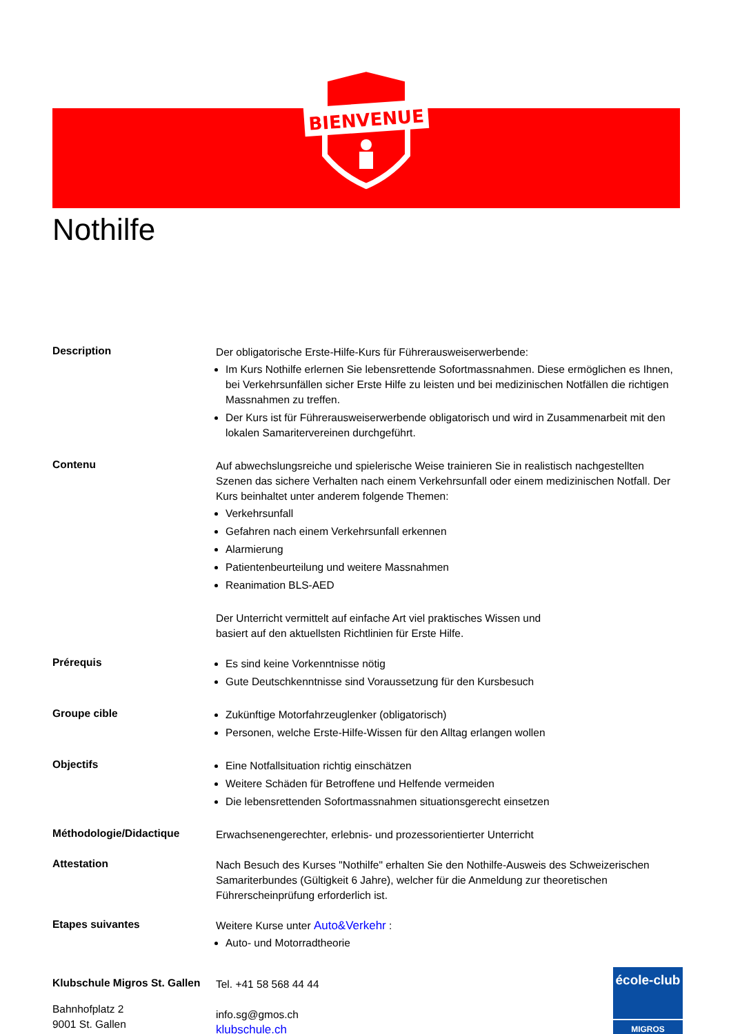BIENVENUE
Nothilfe
Description
Der obligatorische Erste-Hilfe-Kurs für Führerausweiserwerbende:
Im Kurs Nothilfe erlernen Sie lebensrettende Sofortmassnahmen. Diese ermöglichen es Ihnen, bei Verkehrsunfällen sicher Erste Hilfe zu leisten und bei medizinischen Notfällen die richtigen Massnahmen zu treffen.
Der Kurs ist für Führerausweiserwerbende obligatorisch und wird in Zusammenarbeit mit den lokalen Samaritervereinen durchgeführt.
Contenu
Auf abwechslungsreiche und spielerische Weise trainieren Sie in realistisch nachgestellten Szenen das sichere Verhalten nach einem Verkehrsunfall oder einem medizinischen Notfall. Der Kurs beinhaltet unter anderem folgende Themen:
Verkehrsunfall
Gefahren nach einem Verkehrsunfall erkennen
Alarmierung
Patientenbeurteilung und weitere Massnahmen
Reanimation BLS-AED
Der Unterricht vermittelt auf einfache Art viel praktisches Wissen und
basiert auf den aktuellsten Richtlinien für Erste Hilfe.
Prérequis
Es sind keine Vorkenntnisse nötig
Gute Deutschkenntnisse sind Voraussetzung für den Kursbesuch
Groupe cible
Zukünftige Motorfahrzeuglenker (obligatorisch)
Personen, welche Erste-Hilfe-Wissen für den Alltag erlangen wollen
Objectifs
Eine Notfallsituation richtig einschätzen
Weitere Schäden für Betroffene und Helfende vermeiden
Die lebensrettenden Sofortmassnahmen situationsgerecht einsetzen
Méthodologie/Didactique
Erwachsenengerechter, erlebnis- und prozessorientierter Unterricht
Attestation
Nach Besuch des Kurses "Nothilfe" erhalten Sie den Nothilfe-Ausweis des Schweizerischen Samariterbundes (Gültigkeit 6 Jahre), welcher für die Anmeldung zur theoretischen Führerscheinprüfung erforderlich ist.
Etapes suivantes
Weitere Kurse unter Auto&Verkehr :
Auto- und Motorradtheorie
Klubschule Migros St. Gallen
Bahnhofplatz 2
9001 St. Gallen
Tel. +41 58 568 44 44
info.sg@gmos.ch
klubschule.ch
école-club
MIGROS